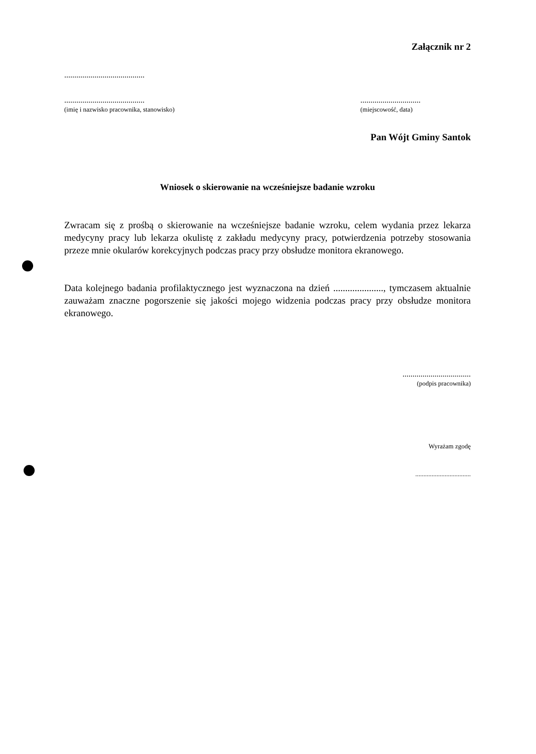Załącznik nr 2
........................................
........................................
(imię i nazwisko pracownika, stanowisko)
..............................
(miejscowość, data)
Pan Wójt Gminy Santok
Wniosek o skierowanie na wcześniejsze badanie wzroku
Zwracam się z prośbą o skierowanie na wcześniejsze badanie wzroku, celem wydania przez lekarza medycyny pracy lub lekarza okulistę z zakładu medycyny pracy, potwierdzenia potrzeby stosowania przeze mnie okularów korekcyjnych podczas pracy przy obsłudze monitora ekranowego.
Data kolejnego badania profilaktycznego jest wyznaczona na dzień ....................., tymczasem aktualnie zauważam znaczne pogorszenie się jakości mojego widzenia podczas pracy przy obsłudze monitora ekranowego.
..................................
(podpis pracownika)
Wyrażam zgodę
..................................